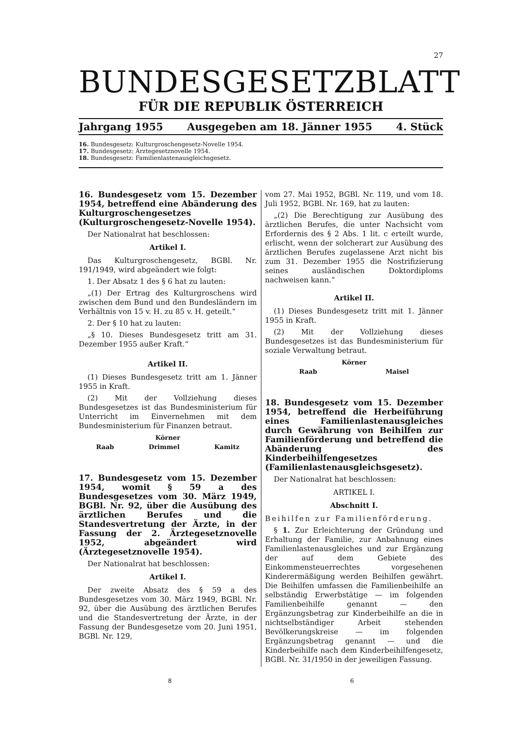27
BUNDESGESETZBLATT
FÜR DIE REPUBLIK ÖSTERREICH
Jahrgang 1955 Ausgegeben am 18. Jänner 1955 4. Stück
16. Bundesgesetz: Kulturgroschengesetz-Novelle 1954.
17. Bundesgesetz: Ärztegesetznovelle 1954.
18. Bundesgesetz: Familienlastenausgleichsgesetz.
16. Bundesgesetz vom 15. Dezember 1954, betreffend eine Abänderung des Kulturgroschengesetzes (Kulturgroschengesetz-Novelle 1954).
Der Nationalrat hat beschlossen:
Artikel I.
Das Kulturgroschengesetz, BGBl. Nr. 191/1949, wird abgeändert wie folgt:
1. Der Absatz 1 des § 6 hat zu lauten:
„(1) Der Ertrag des Kulturgroschens wird zwischen dem Bund und den Bundesländern im Verhältnis von 15 v. H. zu 85 v. H. geteilt.“
2. Der § 10 hat zu lauten:
„§ 10. Dieses Bundesgesetz tritt am 31. Dezember 1955 außer Kraft.“
Artikel II.
(1) Dieses Bundesgesetz tritt am 1. Jänner 1955 in Kraft.
(2) Mit der Vollziehung dieses Bundesgesetzes ist das Bundesministerium für Unterricht im Einvernehmen mit dem Bundesministerium für Finanzen betraut.
Körner
Raab Drimmel Kamitz
17. Bundesgesetz vom 15. Dezember 1954, womit § 59 a des Bundesgesetzes vom 30. März 1949, BGBl. Nr. 92, über die Ausübung des ärztlichen Berufes und die Standesvertretung der Ärzte, in der Fassung der 2. Ärztegesetznovelle 1952, abgeändert wird (Ärztegesetznovelle 1954).
Der Nationalrat hat beschlossen:
Artikel I.
Der zweite Absatz des § 59 a des Bundesgesetzes vom 30. März 1949, BGBl. Nr. 92, über die Ausübung des ärztlichen Berufes und die Standesvertretung der Ärzte, in der Fassung der Bundesgesetze vom 20. Juni 1951, BGBl. Nr. 129,
vom 27. Mai 1952, BGBl. Nr. 119, und vom 18. Juli 1952, BGBl. Nr. 169, hat zu lauten:
„(2) Die Berechtigung zur Ausübung des ärztlichen Berufes, die unter Nachsicht vom Erfordernis des § 2 Abs. 1 lit. c erteilt wurde, erlischt, wenn der solcherart zur Ausübung des ärztlichen Berufes zugelassene Arzt nicht bis zum 31. Dezember 1955 die Nostrifizierung seines ausländischen Doktordiploms nachweisen kann.“
Artikel II.
(1) Dieses Bundesgesetz tritt mit 1. Jänner 1955 in Kraft.
(2) Mit der Vollziehung dieses Bundesgesetzes ist das Bundesministerium für soziale Verwaltung betraut.
Körner
Raab Maisel
18. Bundesgesetz vom 15. Dezember 1954, betreffend die Herbeiführung eines Familienlastenausgleiches durch Gewährung von Beihilfen zur Familienförderung und betreffend die Abänderung des Kinderbeihilfengesetzes (Familienlastenausgleichsgesetz).
Der Nationalrat hat beschlossen:
ARTIKEL I.
Abschnitt I.
Beihilfen zur Familienförderung.
§ 1. Zur Erleichterung der Gründung und Erhaltung der Familie, zur Anbahnung eines Familienlastenausgleiches und zur Ergänzung der auf dem Gebiete des Einkommensteuerrechtes vorgesehenen Kinderermäßigung werden Beihilfen gewährt. Die Beihilfen umfassen die Familienbeihilfe an selbständig Erwerbstätige — im folgenden Familienbeihilfe genannt — den Ergänzungsbetrag zur Kinderbeihilfe an die in nichtselbständiger Arbeit stehenden Bevölkerungskreise — im folgenden Ergänzungsbetrag genannt — und die Kinderbeihilfe nach dem Kinderbeihilfengesetz, BGBl. Nr. 31/1950 in der jeweiligen Fassung.
8 6